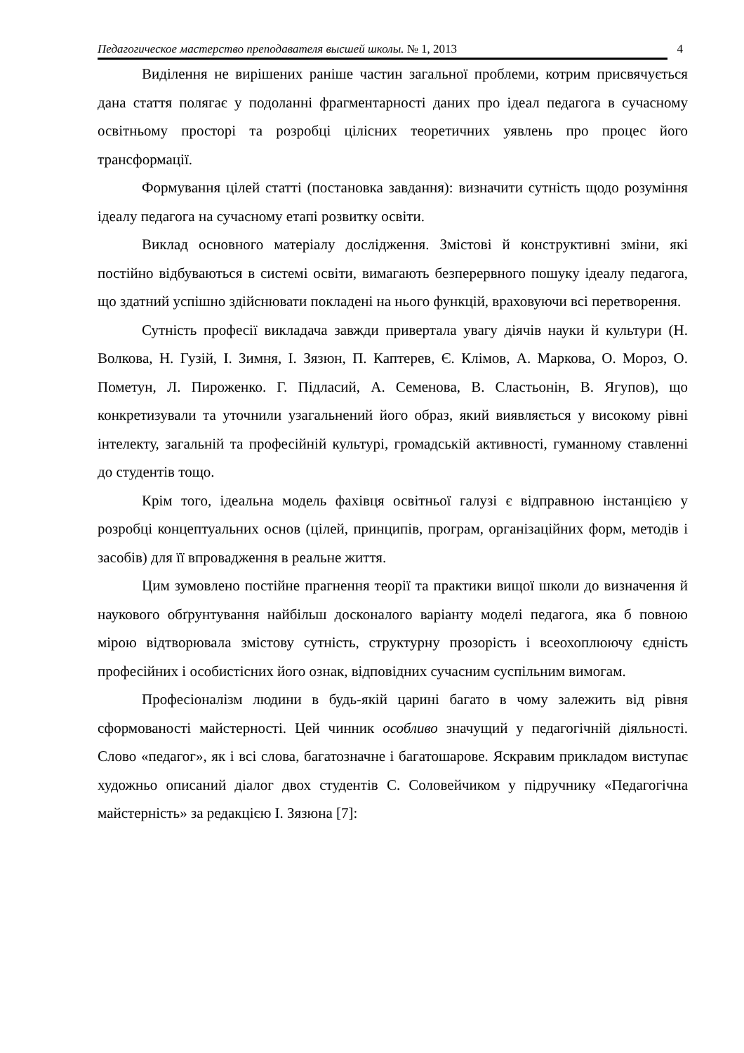Педагогическое мастерство преподавателя высшей школы. № 1, 2013 4
Виділення не вирішених раніше частин загальної проблеми, котрим присвячується дана стаття полягає у подоланні фрагментарності даних про ідеал педагога в сучасному освітньому просторі та розробці цілісних теоретичних уявлень про процес його трансформації.
Формування цілей статті (постановка завдання): визначити сутність щодо розуміння ідеалу педагога на сучасному етапі розвитку освіти.
Виклад основного матеріалу дослідження. Змістові й конструктивні зміни, які постійно відбуваються в системі освіти, вимагають безперервного пошуку ідеалу педагога, що здатний успішно здійснювати покладені на нього функцій, враховуючи всі перетворення.
Сутність професії викладача завжди привертала увагу діячів науки й культури (Н. Волкова, Н. Гузій, І. Зимня, І. Зязюн, П. Каптерев, Є. Клімов, А. Маркова, О. Мороз, О. Пометун, Л. Пироженко. Г. Підласий, А. Семенова, В. Сластьонін, В. Ягупов), що конкретизували та уточнили узагальнений його образ, який виявляється у високому рівні інтелекту, загальній та професійній культурі, громадській активності, гуманному ставленні до студентів тощо.
Крім того, ідеальна модель фахівця освітньої галузі є відправною інстанцією у розробці концептуальних основ (цілей, принципів, програм, організаційних форм, методів і засобів) для її впровадження в реальне життя.
Цим зумовлено постійне прагнення теорії та практики вищої школи до визначення й наукового обґрунтування найбільш досконалого варіанту моделі педагога, яка б повною мірою відтворювала змістову сутність, структурну прозорість і всеохоплюючу єдність професійних і особистісних його ознак, відповідних сучасним суспільним вимогам.
Професіоналізм людини в будь-якій царині багато в чому залежить від рівня сформованості майстерності. Цей чинник особливо значущий у педагогічній діяльності. Слово «педагог», як і всі слова, багатозначне і багатошарове. Яскравим прикладом виступає художньо описаний діалог двох студентів С. Соловейчиком у підручнику «Педагогічна майстерність» за редакцією І. Зязюна [7]: